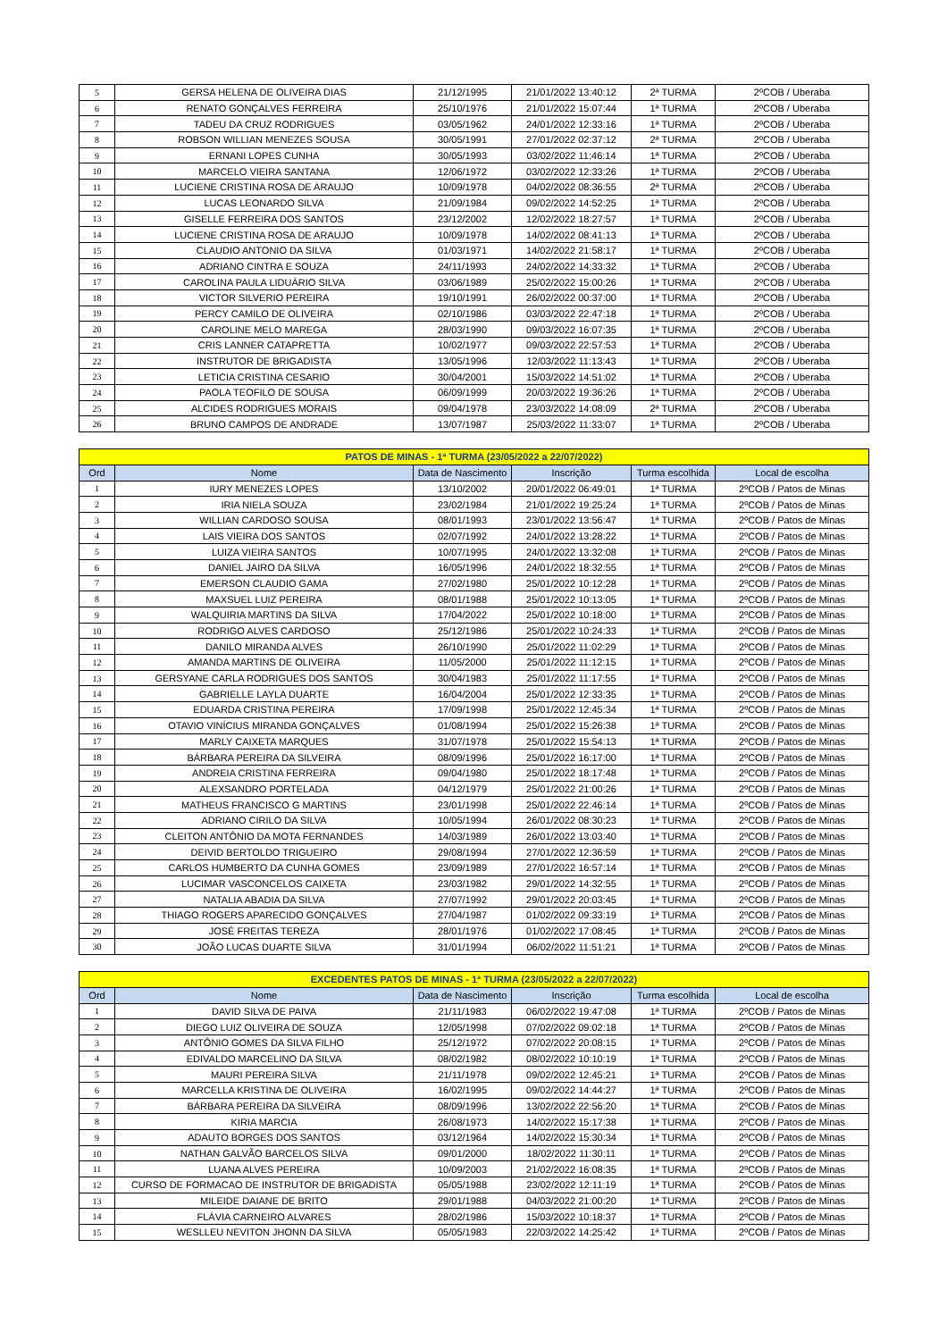| 5 | GERSA HELENA DE OLIVEIRA DIAS | 21/12/1995 | 21/01/2022 13:40:12 | 2ª TURMA | 2ºCOB / Uberaba |
| 6 | RENATO GONÇALVES FERREIRA | 25/10/1976 | 21/01/2022 15:07:44 | 1ª TURMA | 2ºCOB / Uberaba |
| 7 | TADEU DA CRUZ RODRIGUES | 03/05/1962 | 24/01/2022 12:33:16 | 1ª TURMA | 2ºCOB / Uberaba |
| 8 | ROBSON WILLIAN MENEZES SOUSA | 30/05/1991 | 27/01/2022 02:37:12 | 2ª TURMA | 2ºCOB / Uberaba |
| 9 | ERNANI LOPES CUNHA | 30/05/1993 | 03/02/2022 11:46:14 | 1ª TURMA | 2ºCOB / Uberaba |
| 10 | MARCELO VIEIRA SANTANA | 12/06/1972 | 03/02/2022 12:33:26 | 1ª TURMA | 2ºCOB / Uberaba |
| 11 | LUCIENE CRISTINA ROSA DE ARAUJO | 10/09/1978 | 04/02/2022 08:36:55 | 2ª TURMA | 2ºCOB / Uberaba |
| 12 | LUCAS LEONARDO SILVA | 21/09/1984 | 09/02/2022 14:52:25 | 1ª TURMA | 2ºCOB / Uberaba |
| 13 | GISELLE FERREIRA DOS SANTOS | 23/12/2002 | 12/02/2022 18:27:57 | 1ª TURMA | 2ºCOB / Uberaba |
| 14 | LUCIENE CRISTINA ROSA DE ARAUJO | 10/09/1978 | 14/02/2022 08:41:13 | 1ª TURMA | 2ºCOB / Uberaba |
| 15 | CLAUDIO ANTONIO DA SILVA | 01/03/1971 | 14/02/2022 21:58:17 | 1ª TURMA | 2ºCOB / Uberaba |
| 16 | ADRIANO CINTRA E SOUZA | 24/11/1993 | 24/02/2022 14:33:32 | 1ª TURMA | 2ºCOB / Uberaba |
| 17 | CAROLINA PAULA LIDUÁRIO SILVA | 03/06/1989 | 25/02/2022 15:00:26 | 1ª TURMA | 2ºCOB / Uberaba |
| 18 | VICTOR SILVERIO PEREIRA | 19/10/1991 | 26/02/2022 00:37:00 | 1ª TURMA | 2ºCOB / Uberaba |
| 19 | PERCY CAMILO DE OLIVEIRA | 02/10/1986 | 03/03/2022 22:47:18 | 1ª TURMA | 2ºCOB / Uberaba |
| 20 | CAROLINE MELO MAREGA | 28/03/1990 | 09/03/2022 16:07:35 | 1ª TURMA | 2ºCOB / Uberaba |
| 21 | CRIS LANNER CATAPRETTA | 10/02/1977 | 09/03/2022 22:57:53 | 1ª TURMA | 2ºCOB / Uberaba |
| 22 | INSTRUTOR DE BRIGADISTA | 13/05/1996 | 12/03/2022 11:13:43 | 1ª TURMA | 2ºCOB / Uberaba |
| 23 | LETICIA CRISTINA CESARIO | 30/04/2001 | 15/03/2022 14:51:02 | 1ª TURMA | 2ºCOB / Uberaba |
| 24 | PAOLA TEOFILO DE SOUSA | 06/09/1999 | 20/03/2022 19:36:26 | 1ª TURMA | 2ºCOB / Uberaba |
| 25 | ALCIDES RODRIGUES MORAIS | 09/04/1978 | 23/03/2022 14:08:09 | 2ª TURMA | 2ºCOB / Uberaba |
| 26 | BRUNO CAMPOS DE ANDRADE | 13/07/1987 | 25/03/2022 11:33:07 | 1ª TURMA | 2ºCOB / Uberaba |
| PATOS DE MINAS - 1ª TURMA (23/05/2022 a 22/07/2022) | | | | | |
| Ord | Nome | Data de Nascimento | Inscrição | Turma escolhida | Local de escolha |
| 1 | IURY MENEZES LOPES | 13/10/2002 | 20/01/2022 06:49:01 | 1ª TURMA | 2ºCOB / Patos de Minas |
| 2 | IRIA NIELA SOUZA | 23/02/1984 | 21/01/2022 19:25:24 | 1ª TURMA | 2ºCOB / Patos de Minas |
| 3 | WILLIAN CARDOSO SOUSA | 08/01/1993 | 23/01/2022 13:56:47 | 1ª TURMA | 2ºCOB / Patos de Minas |
| 4 | LAIS VIEIRA DOS SANTOS | 02/07/1992 | 24/01/2022 13:28:22 | 1ª TURMA | 2ºCOB / Patos de Minas |
| 5 | LUIZA VIEIRA SANTOS | 10/07/1995 | 24/01/2022 13:32:08 | 1ª TURMA | 2ºCOB / Patos de Minas |
| 6 | DANIEL JAIRO DA SILVA | 16/05/1996 | 24/01/2022 18:32:55 | 1ª TURMA | 2ºCOB / Patos de Minas |
| 7 | EMERSON CLAUDIO GAMA | 27/02/1980 | 25/01/2022 10:12:28 | 1ª TURMA | 2ºCOB / Patos de Minas |
| 8 | MAXSUEL LUIZ PEREIRA | 08/01/1988 | 25/01/2022 10:13:05 | 1ª TURMA | 2ºCOB / Patos de Minas |
| 9 | WALQUIRIA MARTINS DA SILVA | 17/04/2022 | 25/01/2022 10:18:00 | 1ª TURMA | 2ºCOB / Patos de Minas |
| 10 | RODRIGO ALVES CARDOSO | 25/12/1986 | 25/01/2022 10:24:33 | 1ª TURMA | 2ºCOB / Patos de Minas |
| 11 | DANILO MIRANDA ALVES | 26/10/1990 | 25/01/2022 11:02:29 | 1ª TURMA | 2ºCOB / Patos de Minas |
| 12 | AMANDA MARTINS DE OLIVEIRA | 11/05/2000 | 25/01/2022 11:12:15 | 1ª TURMA | 2ºCOB / Patos de Minas |
| 13 | GERSYANE CARLA RODRIGUES DOS SANTOS | 30/04/1983 | 25/01/2022 11:17:55 | 1ª TURMA | 2ºCOB / Patos de Minas |
| 14 | GABRIELLE LAYLA DUARTE | 16/04/2004 | 25/01/2022 12:33:35 | 1ª TURMA | 2ºCOB / Patos de Minas |
| 15 | EDUARDA CRISTINA PEREIRA | 17/09/1998 | 25/01/2022 12:45:34 | 1ª TURMA | 2ºCOB / Patos de Minas |
| 16 | OTAVIO VINÍCIUS MIRANDA GONÇALVES | 01/08/1994 | 25/01/2022 15:26:38 | 1ª TURMA | 2ºCOB / Patos de Minas |
| 17 | MARLY CAIXETA MARQUES | 31/07/1978 | 25/01/2022 15:54:13 | 1ª TURMA | 2ºCOB / Patos de Minas |
| 18 | BÁRBARA PEREIRA DA SILVEIRA | 08/09/1996 | 25/01/2022 16:17:00 | 1ª TURMA | 2ºCOB / Patos de Minas |
| 19 | ANDREIA CRISTINA FERREIRA | 09/04/1980 | 25/01/2022 18:17:48 | 1ª TURMA | 2ºCOB / Patos de Minas |
| 20 | ALEXSANDRO PORTELADA | 04/12/1979 | 25/01/2022 21:00:26 | 1ª TURMA | 2ºCOB / Patos de Minas |
| 21 | MATHEUS FRANCISCO G MARTINS | 23/01/1998 | 25/01/2022 22:46:14 | 1ª TURMA | 2ºCOB / Patos de Minas |
| 22 | ADRIANO CIRILO DA SILVA | 10/05/1994 | 26/01/2022 08:30:23 | 1ª TURMA | 2ºCOB / Patos de Minas |
| 23 | CLEITON ANTÔNIO DA MOTA FERNANDES | 14/03/1989 | 26/01/2022 13:03:40 | 1ª TURMA | 2ºCOB / Patos de Minas |
| 24 | DEIVID BERTOLDO TRIGUEIRO | 29/08/1994 | 27/01/2022 12:36:59 | 1ª TURMA | 2ºCOB / Patos de Minas |
| 25 | CARLOS HUMBERTO DA CUNHA GOMES | 23/09/1989 | 27/01/2022 16:57:14 | 1ª TURMA | 2ºCOB / Patos de Minas |
| 26 | LUCIMAR VASCONCELOS CAIXETA | 23/03/1982 | 29/01/2022 14:32:55 | 1ª TURMA | 2ºCOB / Patos de Minas |
| 27 | NATALIA ABADIA DA SILVA | 27/07/1992 | 29/01/2022 20:03:45 | 1ª TURMA | 2ºCOB / Patos de Minas |
| 28 | THIAGO ROGERS APARECIDO GONÇALVES | 27/04/1987 | 01/02/2022 09:33:19 | 1ª TURMA | 2ºCOB / Patos de Minas |
| 29 | JOSÉ FREITAS TEREZA | 28/01/1976 | 01/02/2022 17:08:45 | 1ª TURMA | 2ºCOB / Patos de Minas |
| 30 | JOÃO LUCAS DUARTE SILVA | 31/01/1994 | 06/02/2022 11:51:21 | 1ª TURMA | 2ºCOB / Patos de Minas |
| EXCEDENTES PATOS DE MINAS - 1ª TURMA (23/05/2022 a 22/07/2022) | | | | | |
| Ord | Nome | Data de Nascimento | Inscrição | Turma escolhida | Local de escolha |
| 1 | DAVID SILVA DE PAIVA | 21/11/1983 | 06/02/2022 19:47:08 | 1ª TURMA | 2ºCOB / Patos de Minas |
| 2 | DIEGO LUIZ OLIVEIRA DE SOUZA | 12/05/1998 | 07/02/2022 09:02:18 | 1ª TURMA | 2ºCOB / Patos de Minas |
| 3 | ANTÔNIO GOMES DA SILVA FILHO | 25/12/1972 | 07/02/2022 20:08:15 | 1ª TURMA | 2ºCOB / Patos de Minas |
| 4 | EDIVALDO MARCELINO DA SILVA | 08/02/1982 | 08/02/2022 10:10:19 | 1ª TURMA | 2ºCOB / Patos de Minas |
| 5 | MAURI PEREIRA SILVA | 21/11/1978 | 09/02/2022 12:45:21 | 1ª TURMA | 2ºCOB / Patos de Minas |
| 6 | MARCELLA KRISTINA DE OLIVEIRA | 16/02/1995 | 09/02/2022 14:44:27 | 1ª TURMA | 2ºCOB / Patos de Minas |
| 7 | BÁRBARA PEREIRA DA SILVEIRA | 08/09/1996 | 13/02/2022 22:56:20 | 1ª TURMA | 2ºCOB / Patos de Minas |
| 8 | KIRIA MARCIA | 26/08/1973 | 14/02/2022 15:17:38 | 1ª TURMA | 2ºCOB / Patos de Minas |
| 9 | ADAUTO BORGES DOS SANTOS | 03/12/1964 | 14/02/2022 15:30:34 | 1ª TURMA | 2ºCOB / Patos de Minas |
| 10 | NATHAN GALVÃO BARCELOS SILVA | 09/01/2000 | 18/02/2022 11:30:11 | 1ª TURMA | 2ºCOB / Patos de Minas |
| 11 | LUANA ALVES PEREIRA | 10/09/2003 | 21/02/2022 16:08:35 | 1ª TURMA | 2ºCOB / Patos de Minas |
| 12 | CURSO DE FORMACAO DE INSTRUTOR DE BRIGADISTA | 05/05/1988 | 23/02/2022 12:11:19 | 1ª TURMA | 2ºCOB / Patos de Minas |
| 13 | MILEIDE DAIANE DE BRITO | 29/01/1988 | 04/03/2022 21:00:20 | 1ª TURMA | 2ºCOB / Patos de Minas |
| 14 | FLÁVIA CARNEIRO ALVARES | 28/02/1986 | 15/03/2022 10:18:37 | 1ª TURMA | 2ºCOB / Patos de Minas |
| 15 | WESLLEU NEVITON JHONN DA SILVA | 05/05/1983 | 22/03/2022 14:25:42 | 1ª TURMA | 2ºCOB / Patos de Minas |